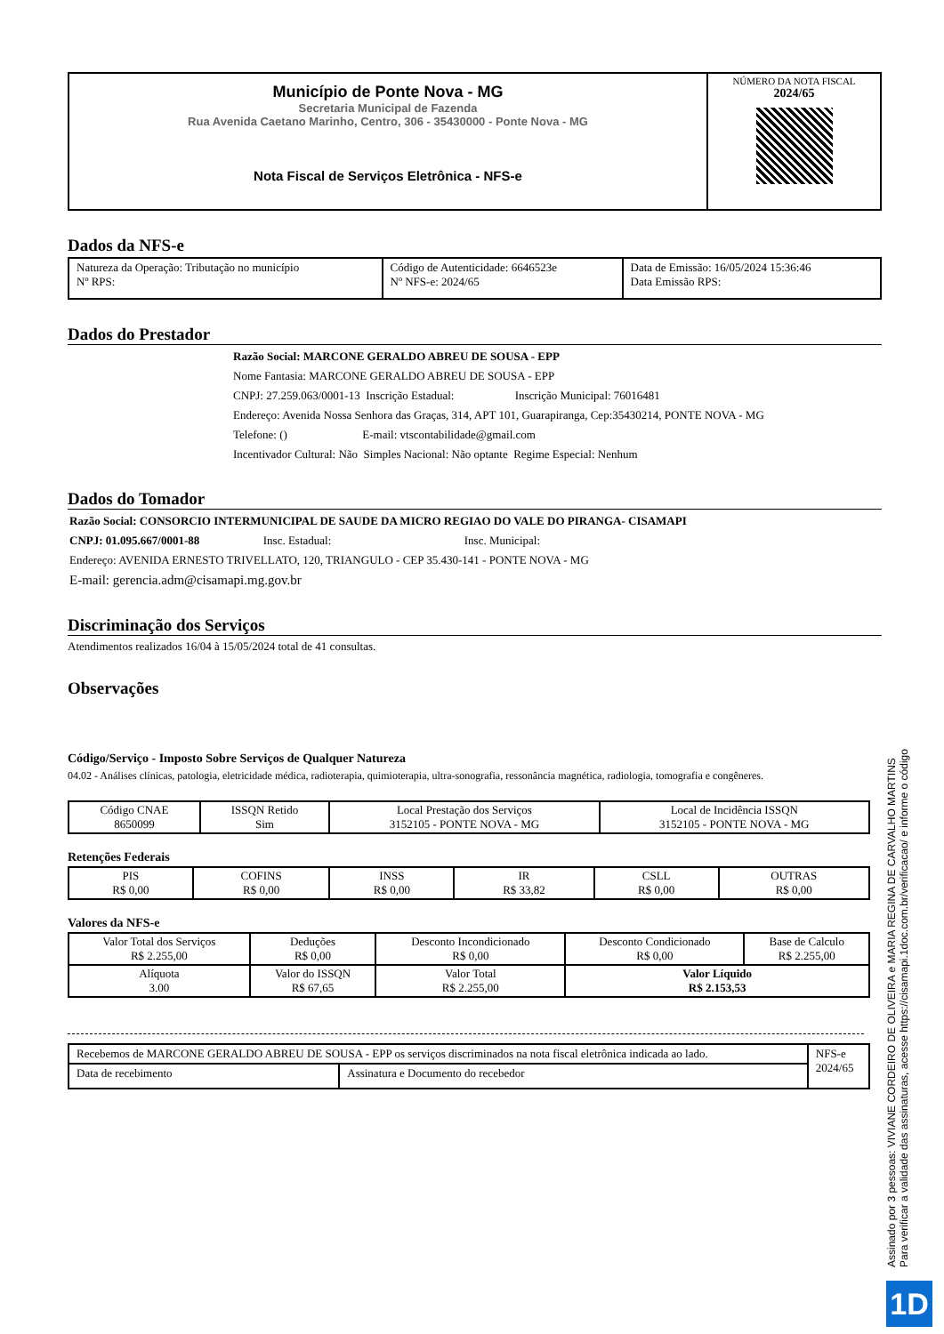| Município de Ponte Nova - MG Secretaria Municipal de Fazenda Rua Avenida Caetano Marinho, Centro, 306 - 35430000 - Ponte Nova - MG Nota Fiscal de Serviços Eletrônica - NFS-e | NÚMERO DA NOTA FISCAL 2024/65 |
Dados da NFS-e
| Natureza da Operação: Tributação no município Nº RPS: | Código de Autenticidade: 6646523e Nº NFS-e: 2024/65 | Data de Emissão: 16/05/2024 15:36:46 Data Emissão RPS: |
Dados do Prestador
Razão Social: MARCONE GERALDO ABREU DE SOUSA - EPP
Nome Fantasia: MARCONE GERALDO ABREU DE SOUSA - EPP
CNPJ: 27.259.063/0001-13 Inscrição Estadual: Inscrição Municipal: 76016481
Endereço: Avenida Nossa Senhora das Graças, 314, APT 101, Guarapiranga, Cep:35430214, PONTE NOVA - MG
Telefone: () E-mail: vtscontabilidade@gmail.com
Incentivador Cultural: Não Simples Nacional: Não optante Regime Especial: Nenhum
Dados do Tomador
Razão Social: CONSORCIO INTERMUNICIPAL DE SAUDE DA MICRO REGIAO DO VALE DO PIRANGA- CISAMAPI
CNPJ: 01.095.667/0001-88 Insc. Estadual: Insc. Municipal:
Endereço: AVENIDA ERNESTO TRIVELLATO, 120, TRIANGULO - CEP 35.430-141 - PONTE NOVA - MG
E-mail: gerencia.adm@cisamapi.mg.gov.br
Discriminação dos Serviços
Atendimentos realizados 16/04 à 15/05/2024 total de 41 consultas.
Observações
Código/Serviço - Imposto Sobre Serviços de Qualquer Natureza
04.02 - Análises clínicas, patologia, eletricidade médica, radioterapia, quimioterapia, ultra-sonografia, ressonância magnética, radiologia, tomografia e congêneres.
| Código CNAE 8650099 | ISSQN Retido Sim | Local Prestação dos Serviços 3152105 - PONTE NOVA - MG | Local de Incidência ISSQN 3152105 - PONTE NOVA - MG |
Retenções Federais
| PIS R$ 0,00 | COFINS R$ 0,00 | INSS R$ 0,00 | IR R$ 33,82 | CSLL R$ 0,00 | OUTRAS R$ 0,00 |
Valores da NFS-e
| Valor Total dos Serviços R$ 2.255,00 | Deduções R$ 0,00 | Desconto Incondicionado R$ 0,00 | Desconto Condicionado R$ 0,00 | Base de Calculo R$ 2.255,00 |
| Alíquota 3.00 | Valor do ISSQN R$ 67,65 | Valor Total R$ 2.255,00 | Valor Líquido R$ 2.153,53 | |
| Recebemos de MARCONE GERALDO ABREU DE SOUSA - EPP os serviços discriminados na nota fiscal eletrônica indicada ao lado. | | NFS-e 2024/65 |
| Data de recebimento | Assinatura e Documento do recebedor | |
Assinado por 3 pessoas: VIVIANE CORDEIRO DE OLIVEIRA e MARIA REGINA DE CARVALHO MARTINS
Para verificar a validade das assinaturas, acesse https://cisamapi.1doc.com.br/verificacao/ e informe o código
1D